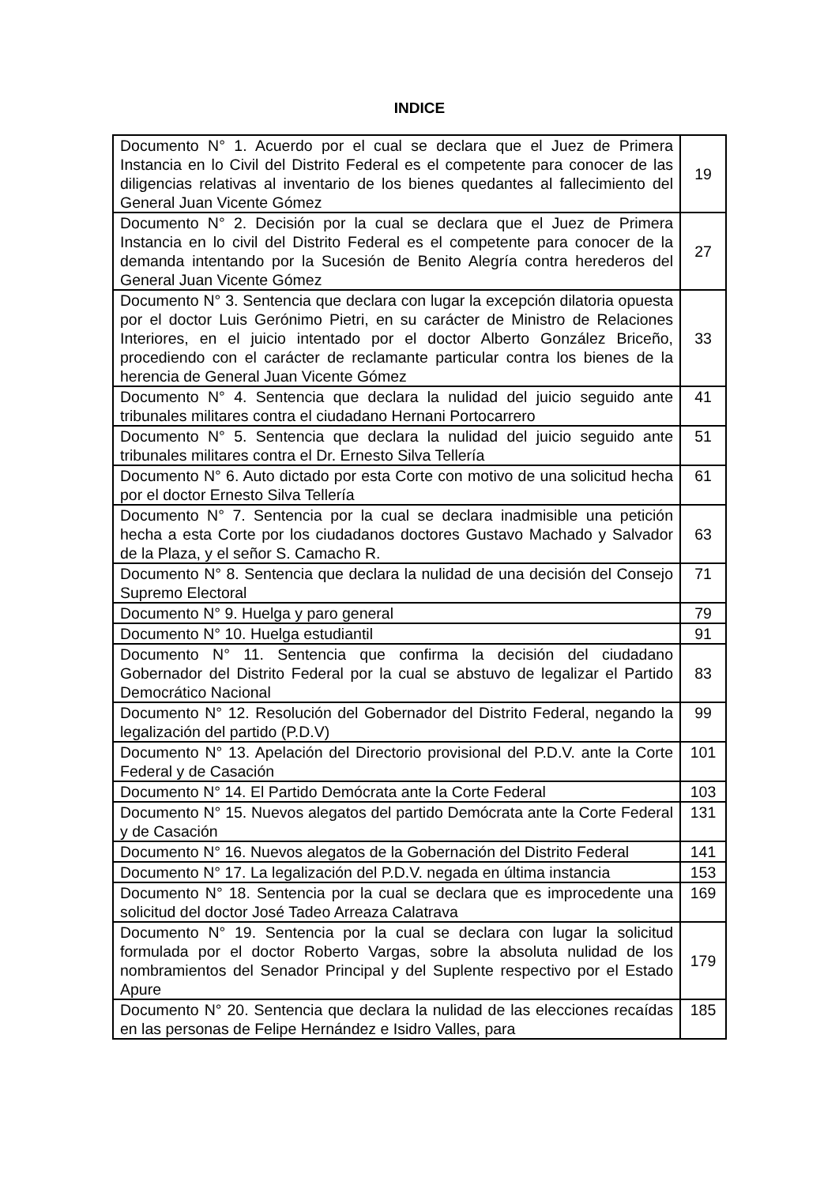INDICE
| Documento N° 1. Acuerdo por el cual se declara que el Juez de Primera Instancia en lo Civil del Distrito Federal es el competente para conocer de las diligencias relativas al inventario de los bienes quedantes al fallecimiento del General Juan Vicente Gómez | 19 |
| Documento N° 2. Decisión por la cual se declara que el Juez de Primera Instancia en lo civil del Distrito Federal es el competente para conocer de la demanda intentando por la Sucesión de Benito Alegría contra herederos del General Juan Vicente Gómez | 27 |
| Documento N° 3. Sentencia que declara con lugar la excepción dilatoria opuesta por el doctor Luis Gerónimo Pietri, en su carácter de Ministro de Relaciones Interiores, en el juicio intentado por el doctor Alberto González Briceño, procediendo con el carácter de reclamante particular contra los bienes de la herencia de General Juan Vicente Gómez | 33 |
| Documento N° 4. Sentencia que declara la nulidad del juicio seguido ante tribunales militares contra el ciudadano Hernani Portocarrero | 41 |
| Documento N° 5. Sentencia que declara la nulidad del juicio seguido ante tribunales militares contra el Dr. Ernesto Silva Tellería | 51 |
| Documento N° 6. Auto dictado por esta Corte con motivo de una solicitud hecha por el doctor Ernesto Silva Tellería | 61 |
| Documento N° 7. Sentencia por la cual se declara inadmisible una petición hecha a esta Corte por los ciudadanos doctores Gustavo Machado y Salvador de la Plaza, y el señor S. Camacho R. | 63 |
| Documento N° 8. Sentencia que declara la nulidad de una decisión del Consejo Supremo Electoral | 71 |
| Documento N° 9. Huelga y paro general | 79 |
| Documento N° 10. Huelga estudiantil | 91 |
| Documento N° 11. Sentencia que confirma la decisión del ciudadano Gobernador del Distrito Federal por la cual se abstuvo de legalizar el Partido Democrático Nacional | 83 |
| Documento N° 12. Resolución del Gobernador del Distrito Federal, negando la legalización del partido (P.D.V) | 99 |
| Documento N° 13. Apelación del Directorio provisional del P.D.V. ante la Corte Federal y de Casación | 101 |
| Documento N° 14. El Partido Demócrata ante la Corte Federal | 103 |
| Documento N° 15. Nuevos alegatos del partido Demócrata ante la Corte Federal y de Casación | 131 |
| Documento N° 16. Nuevos alegatos de la Gobernación del Distrito Federal | 141 |
| Documento N° 17. La legalización del P.D.V. negada en última instancia | 153 |
| Documento N° 18. Sentencia por la cual se declara que es improcedente una solicitud del doctor José Tadeo Arreaza Calatrava | 169 |
| Documento N° 19. Sentencia por la cual se declara con lugar la solicitud formulada por el doctor Roberto Vargas, sobre la absoluta nulidad de los nombramientos del Senador Principal y del Suplente respectivo por el Estado Apure | 179 |
| Documento N° 20. Sentencia que declara la nulidad de las elecciones recaídas en las personas de Felipe Hernández e Isidro Valles, para | 185 |